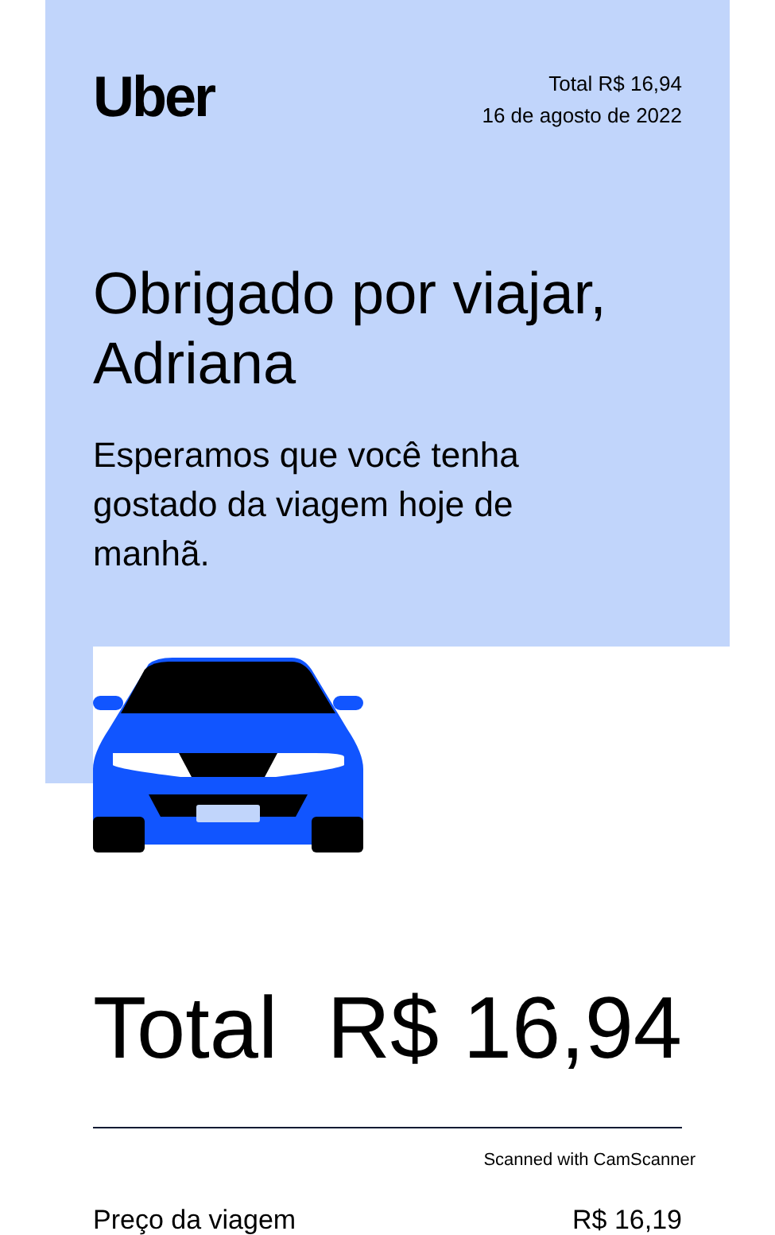Uber
Total R$ 16,94
16 de agosto de 2022
Obrigado por viajar, Adriana
Esperamos que você tenha gostado da viagem hoje de manhã.
Total R$ 16,94
Preço da viagem R$ 16,19
Scanned with CamScanner